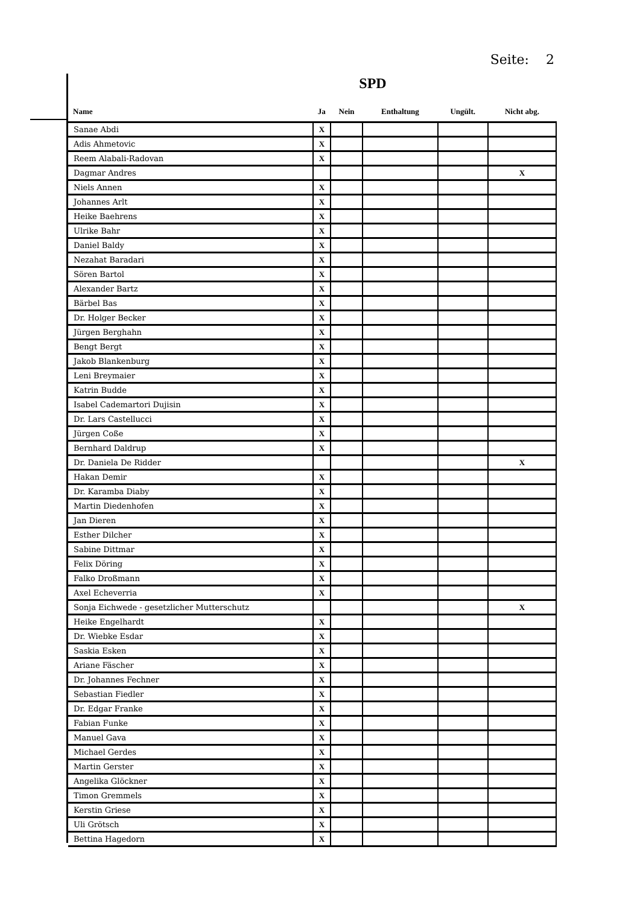Seite: 2
SPD
| Name | Ja | Nein | Enthaltung | Ungült. | Nicht abg. |
| --- | --- | --- | --- | --- | --- |
| Sanae Abdi | X | | | | |
| Adis Ahmetovic | X | | | | |
| Reem Alabali-Radovan | X | | | | |
| Dagmar Andres | | | | | X |
| Niels Annen | X | | | | |
| Johannes Arlt | X | | | | |
| Heike Baehrens | X | | | | |
| Ulrike Bahr | X | | | | |
| Daniel Baldy | X | | | | |
| Nezahat Baradari | X | | | | |
| Sören Bartol | X | | | | |
| Alexander Bartz | X | | | | |
| Bärbel Bas | X | | | | |
| Dr. Holger Becker | X | | | | |
| Jürgen Berghahn | X | | | | |
| Bengt Bergt | X | | | | |
| Jakob Blankenburg | X | | | | |
| Leni Breymaier | X | | | | |
| Katrin Budde | X | | | | |
| Isabel Cademartori Dujisin | X | | | | |
| Dr. Lars Castellucci | X | | | | |
| Jürgen Coße | X | | | | |
| Bernhard Daldrup | X | | | | |
| Dr. Daniela De Ridder | | | | | X |
| Hakan Demir | X | | | | |
| Dr. Karamba Diaby | X | | | | |
| Martin Diedenhofen | X | | | | |
| Jan Dieren | X | | | | |
| Esther Dilcher | X | | | | |
| Sabine Dittmar | X | | | | |
| Felix Döring | X | | | | |
| Falko Droßmann | X | | | | |
| Axel Echeverria | X | | | | |
| Sonja Eichwede - gesetzlicher Mutterschutz | | | | | X |
| Heike Engelhardt | X | | | | |
| Dr. Wiebke Esdar | X | | | | |
| Saskia Esken | X | | | | |
| Ariane Fäscher | X | | | | |
| Dr. Johannes Fechner | X | | | | |
| Sebastian Fiedler | X | | | | |
| Dr. Edgar Franke | X | | | | |
| Fabian Funke | X | | | | |
| Manuel Gava | X | | | | |
| Michael Gerdes | X | | | | |
| Martin Gerster | X | | | | |
| Angelika Glöckner | X | | | | |
| Timon Gremmels | X | | | | |
| Kerstin Griese | X | | | | |
| Uli Grötsch | X | | | | |
| Bettina Hagedorn | X | | | | |